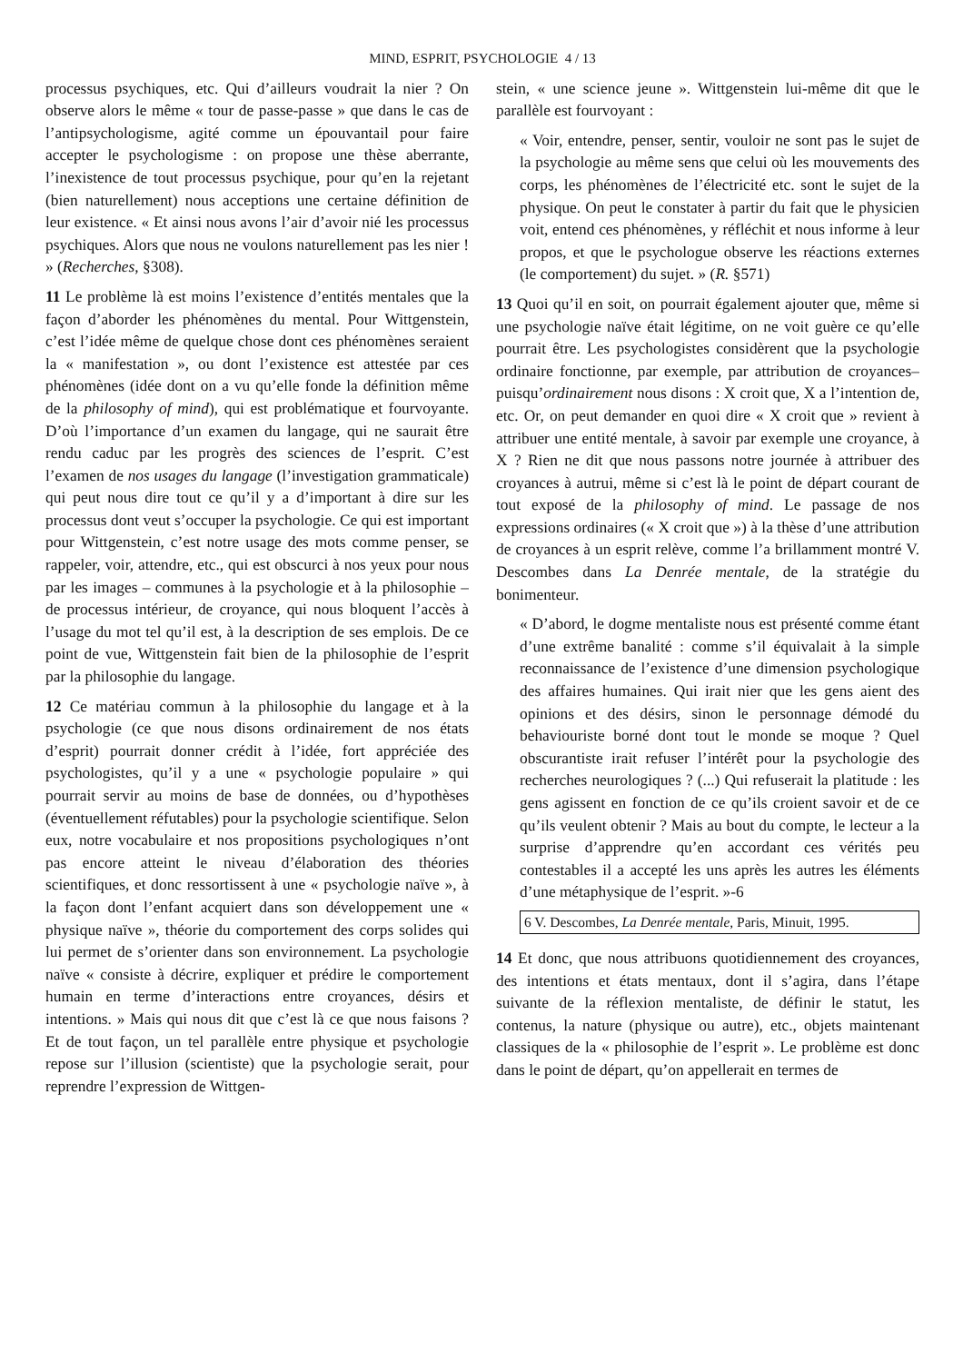MIND, ESPRIT, PSYCHOLOGIE 4 / 13
processus psychiques, etc. Qui d’ailleurs voudrait la nier ? On observe alors le même « tour de passe-passe » que dans le cas de l’antipsychologisme, agité comme un épouvantail pour faire accepter le psychologisme : on propose une thèse aberrante, l’inexistence de tout processus psychique, pour qu’en la rejetant (bien naturellement) nous acceptions une certaine définition de leur existence. « Et ainsi nous avons l’air d’avoir nié les processus psychiques. Alors que nous ne voulons naturellement pas les nier ! » (Recherches, §308).
11 Le problème là est moins l’existence d’entités mentales que la façon d’aborder les phénomènes du mental. Pour Wittgenstein, c’est l’idée même de quelque chose dont ces phénomènes seraient la « manifestation », ou dont l’existence est attestée par ces phénomènes (idée dont on a vu qu’elle fonde la définition même de la philosophy of mind), qui est problématique et fourvoyante. D’où l’importance d’un examen du langage, qui ne saurait être rendu caduc par les progrès des sciences de l’esprit. C’est l’examen de nos usages du langage (l’investigation grammaticale) qui peut nous dire tout ce qu’il y a d’important à dire sur les processus dont veut s’occuper la psychologie. Ce qui est important pour Wittgenstein, c’est notre usage des mots comme penser, se rappeler, voir, attendre, etc., qui est obscurci à nos yeux pour nous par les images – communes à la psychologie et à la philosophie – de processus intérieur, de croyance, qui nous bloquent l’accès à l’usage du mot tel qu’il est, à la description de ses emplois. De ce point de vue, Wittgenstein fait bien de la philosophie de l’esprit par la philosophie du langage.
12 Ce matériau commun à la philosophie du langage et à la psychologie (ce que nous disons ordinairement de nos états d’esprit) pourrait donner crédit à l’idée, fort appréciée des psychologistes, qu’il y a une « psychologie populaire » qui pourrait servir au moins de base de données, ou d’hypothèses (éventuellement réfutables) pour la psychologie scientifique. Selon eux, notre vocabulaire et nos propositions psychologiques n’ont pas encore atteint le niveau d’élaboration des théories scientifiques, et donc ressortissent à une « psychologie naïve », à la façon dont l’enfant acquiert dans son développement une « physique naïve », théorie du comportement des corps solides qui lui permet de s’orienter dans son environnement. La psychologie naïve « consiste à décrire, expliquer et prédire le comportement humain en terme d’interactions entre croyances, désirs et intentions. » Mais qui nous dit que c’est là ce que nous faisons ? Et de tout façon, un tel parallèle entre physique et psychologie repose sur l’illusion (scientiste) que la psychologie serait, pour reprendre l’expression de Wittgen-
stein, « une science jeune ». Wittgenstein lui-même dit que le parallèle est fourvoyant :
« Voir, entendre, penser, sentir, vouloir ne sont pas le sujet de la psychologie au même sens que celui où les mouvements des corps, les phénomènes de l’électricité etc. sont le sujet de la physique. On peut le constater à partir du fait que le physicien voit, entend ces phénomènes, y réfléchit et nous informe à leur propos, et que le psychologue observe les réactions externes (le comportement) du sujet. » (R. §571)
13 Quoi qu’il en soit, on pourrait également ajouter que, même si une psychologie naïve était légitime, on ne voit guère ce qu’elle pourrait être. Les psychologistes considèrent que la psychologie ordinaire fonctionne, par exemple, par attribution de croyances– puisqu’ordinairement nous disons : X croit que, X a l’intention de, etc. Or, on peut demander en quoi dire « X croit que » revient à attribuer une entité mentale, à savoir par exemple une croyance, à X ? Rien ne dit que nous passons notre journée à attribuer des croyances à autrui, même si c’est là le point de départ courant de tout exposé de la philosophy of mind. Le passage de nos expressions ordinaires (« X croit que ») à la thèse d’une attribution de croyances à un esprit relève, comme l’a brillamment montré V. Descombes dans La Denrée mentale, de la stratégie du bonimenteur.
« D’abord, le dogme mentaliste nous est présenté comme étant d’une extrême banalité : comme s’il équivalait à la simple reconnaissance de l’existence d’une dimension psychologique des affaires humaines. Qui irait nier que les gens aient des opinions et des désirs, sinon le personnage démodé du behaviouriste borné dont tout le monde se moque ? Quel obscurantiste irait refuser l’intérêt pour la psychologie des recherches neurologiques ? (...) Qui refuserait la platitude : les gens agissent en fonction de ce qu’ils croient savoir et de ce qu’ils veulent obtenir ? Mais au bout du compte, le lecteur a la surprise d’apprendre qu’en accordant ces vérités peu contestables il a accepté les uns après les autres les éléments d’une métaphysique de l’esprit. »-6
6 V. Descombes, La Denrée mentale, Paris, Minuit, 1995.
14 Et donc, que nous attribuons quotidiennement des croyances, des intentions et états mentaux, dont il s’agira, dans l’étape suivante de la réflexion mentaliste, de définir le statut, les contenus, la nature (physique ou autre), etc., objets maintenant classiques de la « philosophie de l’esprit ». Le problème est donc dans le point de départ, qu’on appellerait en termes de